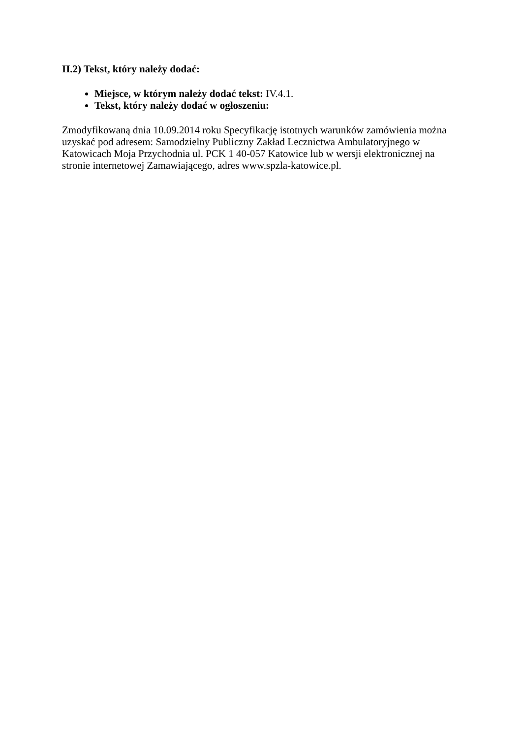II.2) Tekst, który należy dodać:
Miejsce, w którym należy dodać tekst: IV.4.1.
Tekst, który należy dodać w ogłoszeniu:
Zmodyfikowaną dnia 10.09.2014 roku Specyfikację istotnych warunków zamówienia można uzyskać pod adresem: Samodzielny Publiczny Zakład Lecznictwa Ambulatoryjnego w Katowicach Moja Przychodnia ul. PCK 1 40-057 Katowice lub w wersji elektronicznej na stronie internetowej Zamawiającego, adres www.spzla-katowice.pl.